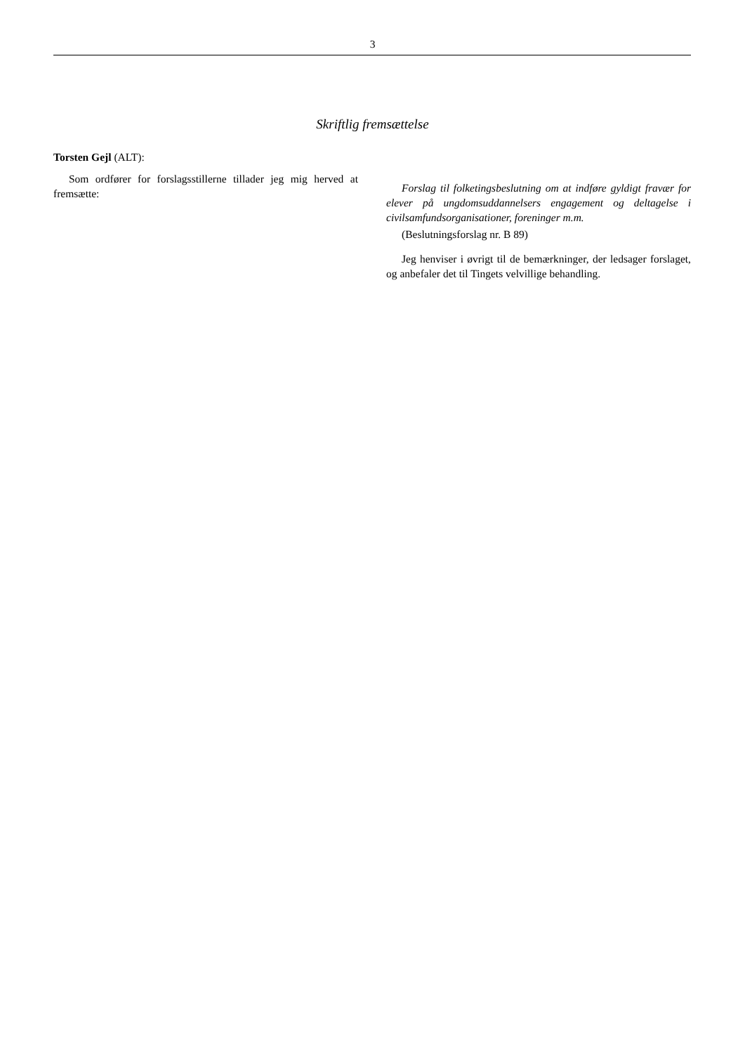3
Skriftlig fremsættelse
Torsten Gejl (ALT):
Som ordfører for forslagsstillerne tillader jeg mig herved at fremsætte:
Forslag til folketingsbeslutning om at indføre gyldigt fravær for elever på ungdomsuddannelsers engagement og deltagelse i civilsamfundsorganisationer, foreninger m.m.
(Beslutningsforslag nr. B 89)
Jeg henviser i øvrigt til de bemærkninger, der ledsager forslaget, og anbefaler det til Tingets velvillige behandling.